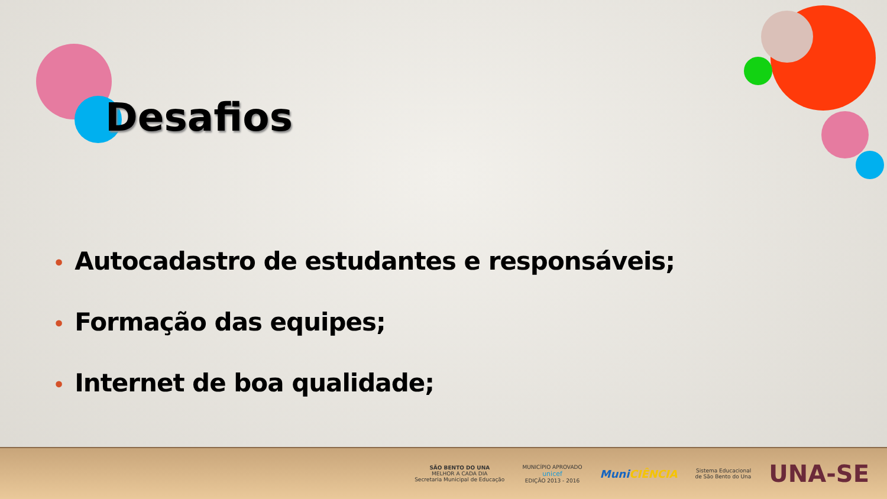Desafios
• Autocadastro de estudantes e responsáveis;
• Formação das equipes;
• Internet de boa qualidade;
SÃO BENTO DO UNA
MELHOR A CADA DIA
Secretaria Municipal de Educação
MUNICÍPIO APROVADO
unicef
EDIÇÃO 2013 - 2016
MuniCIÊNCIA
Sistema Educacional
de São Bento do Una
UNA-SE